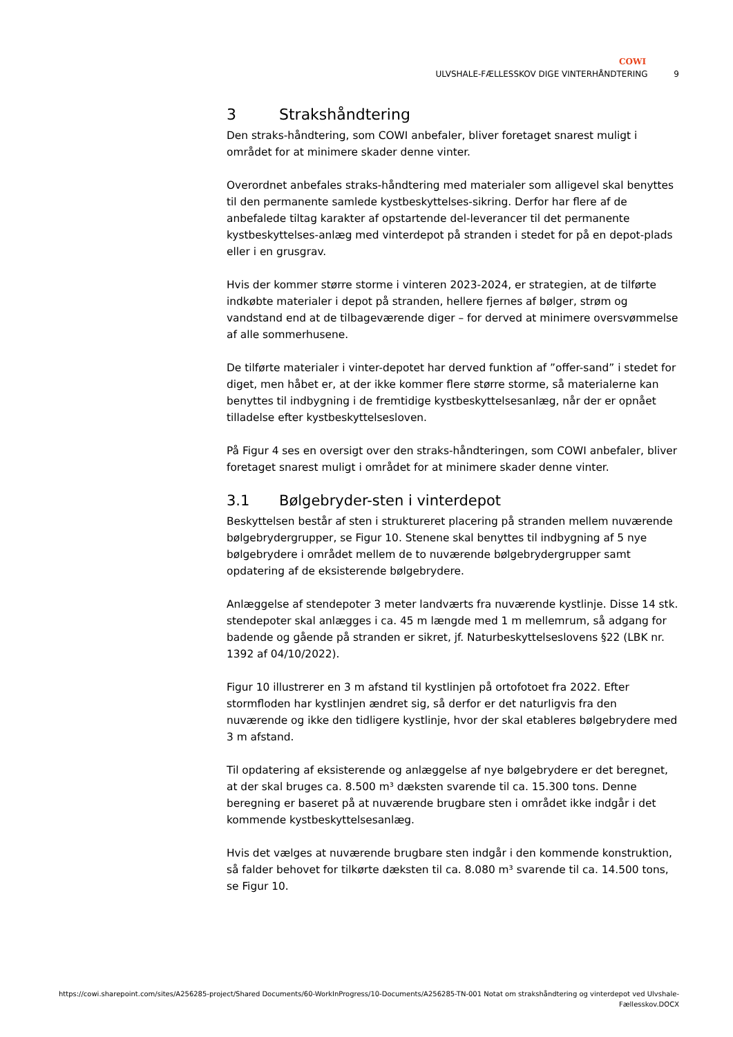COWI
ULVSHALE-FÆLLESSKOV DIGE VINTERHÅNDTERING 9
3 Strakshåndtering
Den straks-håndtering, som COWI anbefaler, bliver foretaget snarest muligt i området for at minimere skader denne vinter.
Overordnet anbefales straks-håndtering med materialer som alligevel skal benyttes til den permanente samlede kystbeskyttelses-sikring. Derfor har flere af de anbefalede tiltag karakter af opstartende del-leverancer til det permanente kystbeskyttelses-anlæg med vinterdepot på stranden i stedet for på en depot-plads eller i en grusgrav.
Hvis der kommer større storme i vinteren 2023-2024, er strategien, at de tilførte indkøbte materialer i depot på stranden, hellere fjernes af bølger, strøm og vandstand end at de tilbageværende diger – for derved at minimere oversvømmelse af alle sommerhusene.
De tilførte materialer i vinter-depotet har derved funktion af ”offer-sand” i stedet for diget, men håbet er, at der ikke kommer flere større storme, så materialerne kan benyttes til indbygning i de fremtidige kystbeskyttelsesanlæg, når der er opnået tilladelse efter kystbeskyttelsesloven.
På Figur 4 ses en oversigt over den straks-håndteringen, som COWI anbefaler, bliver foretaget snarest muligt i området for at minimere skader denne vinter.
3.1 Bølgebryder-sten i vinterdepot
Beskyttelsen består af sten i struktureret placering på stranden mellem nuværende bølgebrydergrupper, se Figur 10. Stenene skal benyttes til indbygning af 5 nye bølgebrydere i området mellem de to nuværende bølgebrydergrupper samt opdatering af de eksisterende bølgebrydere.
Anlæggelse af stendepoter 3 meter landværts fra nuværende kystlinje. Disse 14 stk. stendepoter skal anlægges i ca. 45 m længde med 1 m mellemrum, så adgang for badende og gående på stranden er sikret, jf. Naturbeskyttelseslovens §22 (LBK nr. 1392 af 04/10/2022).
Figur 10 illustrerer en 3 m afstand til kystlinjen på ortofotoet fra 2022. Efter stormfloden har kystlinjen ændret sig, så derfor er det naturligvis fra den nuværende og ikke den tidligere kystlinje, hvor der skal etableres bølgebrydere med 3 m afstand.
Til opdatering af eksisterende og anlæggelse af nye bølgebrydere er det beregnet, at der skal bruges ca. 8.500 m³ dæksten svarende til ca. 15.300 tons. Denne beregning er baseret på at nuværende brugbare sten i området ikke indgår i det kommende kystbeskyttelsesanlæg.
Hvis det vælges at nuværende brugbare sten indgår i den kommende konstruktion, så falder behovet for tilkørte dæksten til ca. 8.080 m³ svarende til ca. 14.500 tons, se Figur 10.
https://cowi.sharepoint.com/sites/A256285-project/Shared Documents/60-WorkInProgress/10-Documents/A256285-TN-001 Notat om strakshåndtering og vinterdepot ved Ulvshale-
Fællesskov.DOCX